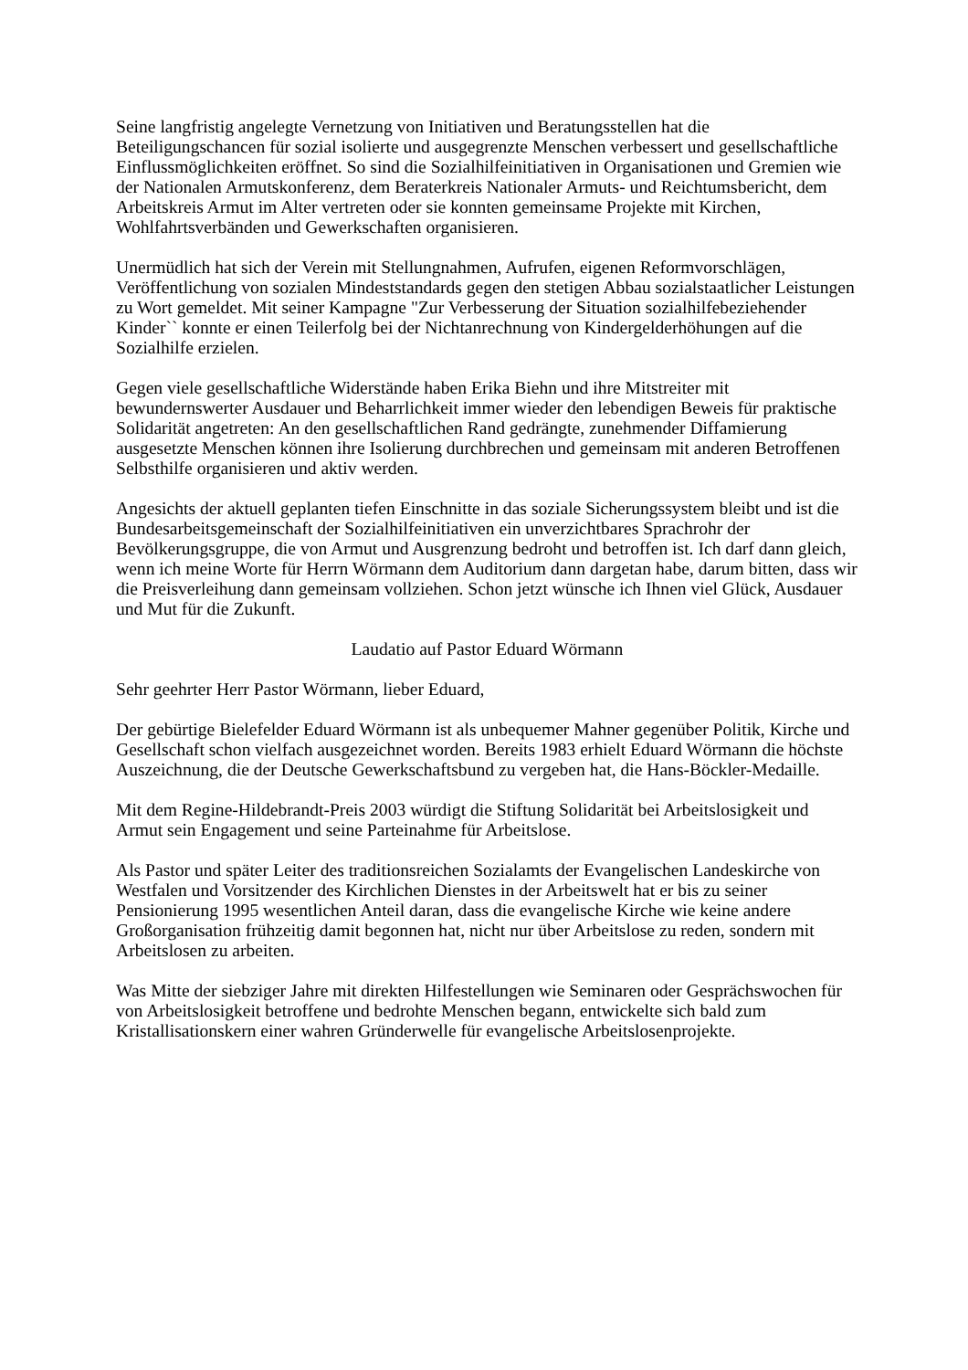Seine langfristig angelegte Vernetzung von Initiativen und Beratungsstellen hat die Beteiligungschancen für sozial isolierte und ausgegrenzte Menschen verbessert und gesellschaftliche Einflussmöglichkeiten eröffnet. So sind die Sozialhilfeinitiativen in Organisationen und Gremien wie der Nationalen Armutskonferenz, dem Beraterkreis Nationaler Armuts- und Reichtumsbericht, dem Arbeitskreis Armut im Alter vertreten oder sie konnten gemeinsame Projekte mit Kirchen, Wohlfahrtsverbänden und Gewerkschaften organisieren.
Unermüdlich hat sich der Verein mit Stellungnahmen, Aufrufen, eigenen Reformvorschlägen, Veröffentlichung von sozialen Mindeststandards gegen den stetigen Abbau sozialstaatlicher Leistungen zu Wort gemeldet. Mit seiner Kampagne "Zur Verbesserung der Situation sozialhilfebeziehender Kinder`` konnte er einen Teilerfolg bei der Nichtanrechnung von Kindergelderhöhungen auf die Sozialhilfe erzielen.
Gegen viele gesellschaftliche Widerstände haben Erika Biehn und ihre Mitstreiter mit bewundernswerter Ausdauer und Beharrlichkeit immer wieder den lebendigen Beweis für praktische Solidarität angetreten: An den gesellschaftlichen Rand gedrängte, zunehmender Diffamierung ausgesetzte Menschen können ihre Isolierung durchbrechen und gemeinsam mit anderen Betroffenen Selbsthilfe organisieren und aktiv werden.
Angesichts der aktuell geplanten tiefen Einschnitte in das soziale Sicherungssystem bleibt und ist die Bundesarbeitsgemeinschaft der Sozialhilfeinitiativen ein unverzichtbares Sprachrohr der Bevölkerungsgruppe, die von Armut und Ausgrenzung bedroht und betroffen ist. Ich darf dann gleich, wenn ich meine Worte für Herrn Wörmann dem Auditorium dann dargetan habe, darum bitten, dass wir die Preisverleihung dann gemeinsam vollziehen. Schon jetzt wünsche ich Ihnen viel Glück, Ausdauer und Mut für die Zukunft.
Laudatio auf Pastor Eduard Wörmann
Sehr geehrter Herr Pastor Wörmann, lieber Eduard,
Der gebürtige Bielefelder Eduard Wörmann ist als unbequemer Mahner gegenüber Politik, Kirche und Gesellschaft schon vielfach ausgezeichnet worden. Bereits 1983 erhielt Eduard Wörmann die höchste Auszeichnung, die der Deutsche Gewerkschaftsbund zu vergeben hat, die Hans-Böckler-Medaille.
Mit dem Regine-Hildebrandt-Preis 2003 würdigt die Stiftung Solidarität bei Arbeitslosigkeit und Armut sein Engagement und seine Parteinahme für Arbeitslose.
Als Pastor und später Leiter des traditionsreichen Sozialamts der Evangelischen Landeskirche von Westfalen und Vorsitzender des Kirchlichen Dienstes in der Arbeitswelt hat er bis zu seiner Pensionierung 1995 wesentlichen Anteil daran, dass die evangelische Kirche wie keine andere Großorganisation frühzeitig damit begonnen hat, nicht nur über Arbeitslose zu reden, sondern mit Arbeitslosen zu arbeiten.
Was Mitte der siebziger Jahre mit direkten Hilfestellungen wie Seminaren oder Gesprächswochen für von Arbeitslosigkeit betroffene und bedrohte Menschen begann, entwickelte sich bald zum Kristallisationskern einer wahren Gründerwelle für evangelische Arbeitslosenprojekte.